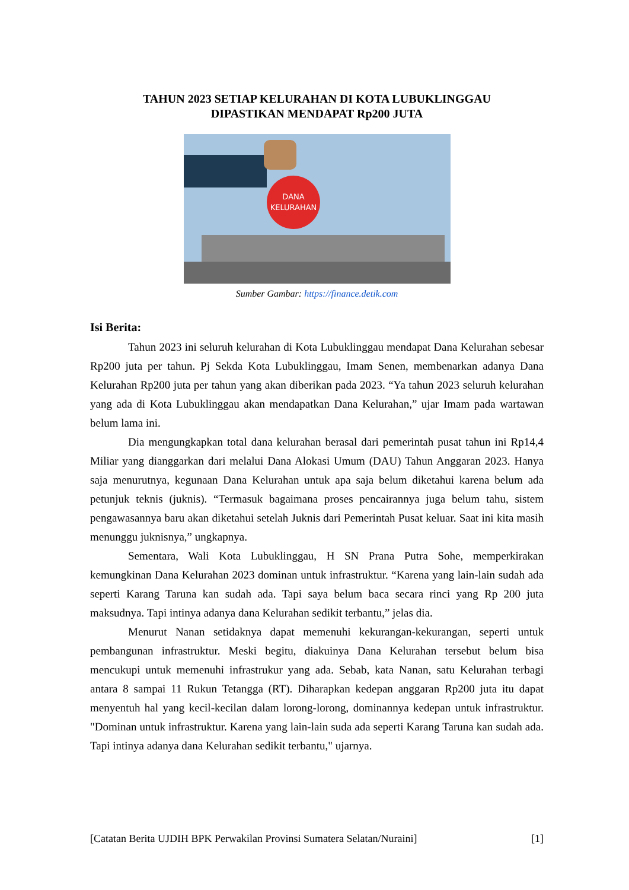TAHUN 2023 SETIAP KELURAHAN DI KOTA LUBUKLINGGAU
DIPASTIKAN MENDAPAT Rp200 JUTA
DANA
KELURAHAN
Sumber Gambar: https://finance.detik.com
Isi Berita:
Tahun 2023 ini seluruh kelurahan di Kota Lubuklinggau mendapat Dana Kelurahan sebesar Rp200 juta per tahun. Pj Sekda Kota Lubuklinggau, Imam Senen, membenarkan adanya Dana Kelurahan Rp200 juta per tahun yang akan diberikan pada 2023. “Ya tahun 2023 seluruh kelurahan yang ada di Kota Lubuklinggau akan mendapatkan Dana Kelurahan,” ujar Imam pada wartawan belum lama ini.
Dia mengungkapkan total dana kelurahan berasal dari pemerintah pusat tahun ini Rp14,4 Miliar yang dianggarkan dari melalui Dana Alokasi Umum (DAU) Tahun Anggaran 2023. Hanya saja menurutnya, kegunaan Dana Kelurahan untuk apa saja belum diketahui karena belum ada petunjuk teknis (juknis). “Termasuk bagaimana proses pencairannya juga belum tahu, sistem pengawasannya baru akan diketahui setelah Juknis dari Pemerintah Pusat keluar. Saat ini kita masih menunggu juknisnya,” ungkapnya.
Sementara, Wali Kota Lubuklinggau, H SN Prana Putra Sohe, memperkirakan kemungkinan Dana Kelurahan 2023 dominan untuk infrastruktur. “Karena yang lain-lain sudah ada seperti Karang Taruna kan sudah ada. Tapi saya belum baca secara rinci yang Rp 200 juta maksudnya. Tapi intinya adanya dana Kelurahan sedikit terbantu,” jelas dia.
Menurut Nanan setidaknya dapat memenuhi kekurangan-kekurangan, seperti untuk pembangunan infrastruktur. Meski begitu, diakuinya Dana Kelurahan tersebut belum bisa mencukupi untuk memenuhi infrastrukur yang ada. Sebab, kata Nanan, satu Kelurahan terbagi antara 8 sampai 11 Rukun Tetangga (RT). Diharapkan kedepan anggaran Rp200 juta itu dapat menyentuh hal yang kecil-kecilan dalam lorong-lorong, dominannya kedepan untuk infrastruktur. "Dominan untuk infrastruktur. Karena yang lain-lain suda ada seperti Karang Taruna kan sudah ada. Tapi intinya adanya dana Kelurahan sedikit terbantu," ujarnya.
[Catatan Berita UJDIH BPK Perwakilan Provinsi Sumatera Selatan/Nuraini] [1]